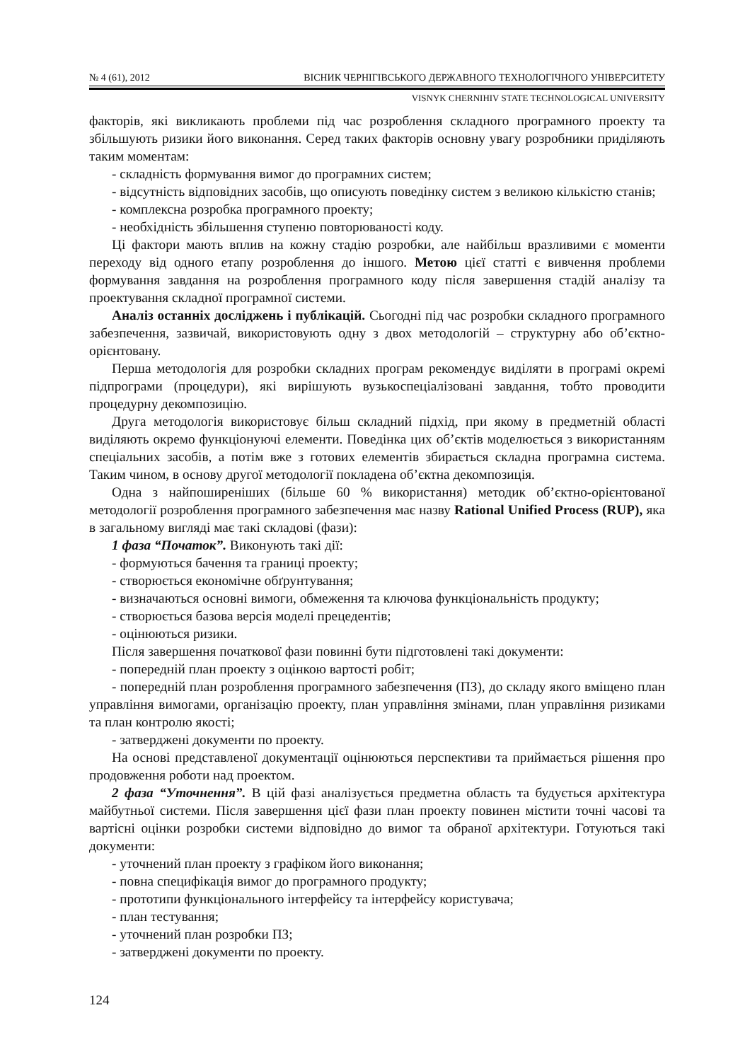№ 4 (61), 2012 ВІСНИК ЧЕРНІГІВСЬКОГО ДЕРЖАВНОГО ТЕХНОЛОГІЧНОГО УНІВЕРСИТЕТУ
VISNYK CHERNIHIV STATE TECHNOLOGICAL UNIVERSITY
факторів, які викликають проблеми під час розроблення складного програмного проекту та збільшують ризики його виконання. Серед таких факторів основну увагу розробники приділяють таким моментам:
- складність формування вимог до програмних систем;
- відсутність відповідних засобів, що описують поведінку систем з великою кількістю станів;
- комплексна розробка програмного проекту;
- необхідність збільшення ступеню повторюваності коду.
Ці фактори мають вплив на кожну стадію розробки, але найбільш вразливими є моменти переходу від одного етапу розроблення до іншого. Метою цієї статті є вивчення проблеми формування завдання на розроблення програмного коду після завершення стадій аналізу та проектування складної програмної системи.
Аналіз останніх досліджень і публікацій. Сьогодні під час розробки складного програмного забезпечення, зазвичай, використовують одну з двох методологій – структурну або об’єктно-орієнтовану.
Перша методологія для розробки складних програм рекомендує виділяти в програмі окремі підпрограми (процедури), які вирішують вузькоспеціалізовані завдання, тобто проводити процедурну декомпозицію.
Друга методологія використовує більш складний підхід, при якому в предметній області виділяють окремо функціонуючі елементи. Поведінка цих об’єктів моделюється з використанням спеціальних засобів, а потім вже з готових елементів збирається складна програмна система. Таким чином, в основу другої методології покладена об’єктна декомпозиція.
Одна з найпоширеніших (більше 60 % використання) методик об’єктно-орієнтованої методології розроблення програмного забезпечення має назву Rational Unified Process (RUP), яка в загальному вигляді має такі складові (фази):
1 фаза “Початок”. Виконують такі дії:
- формуються бачення та границі проекту;
- створюється економічне обґрунтування;
- визначаються основні вимоги, обмеження та ключова функціональність продукту;
- створюється базова версія моделі прецедентів;
- оцінюються ризики.
Після завершення початкової фази повинні бути підготовлені такі документи:
- попередній план проекту з оцінкою вартості робіт;
- попередній план розроблення програмного забезпечення (ПЗ), до складу якого вміщено план управління вимогами, організацію проекту, план управління змінами, план управління ризиками та план контролю якості;
- затверджені документи по проекту.
На основі представленої документації оцінюються перспективи та приймається рішення про продовження роботи над проектом.
2 фаза “Уточнення”. В цій фазі аналізується предметна область та будується архітектура майбутньої системи. Після завершення цієї фази план проекту повинен містити точні часові та вартісні оцінки розробки системи відповідно до вимог та обраної архітектури. Готуються такі документи:
- уточнений план проекту з графіком його виконання;
- повна специфікація вимог до програмного продукту;
- прототипи функціонального інтерфейсу та інтерфейсу користувача;
- план тестування;
- уточнений план розробки ПЗ;
- затверджені документи по проекту.
124